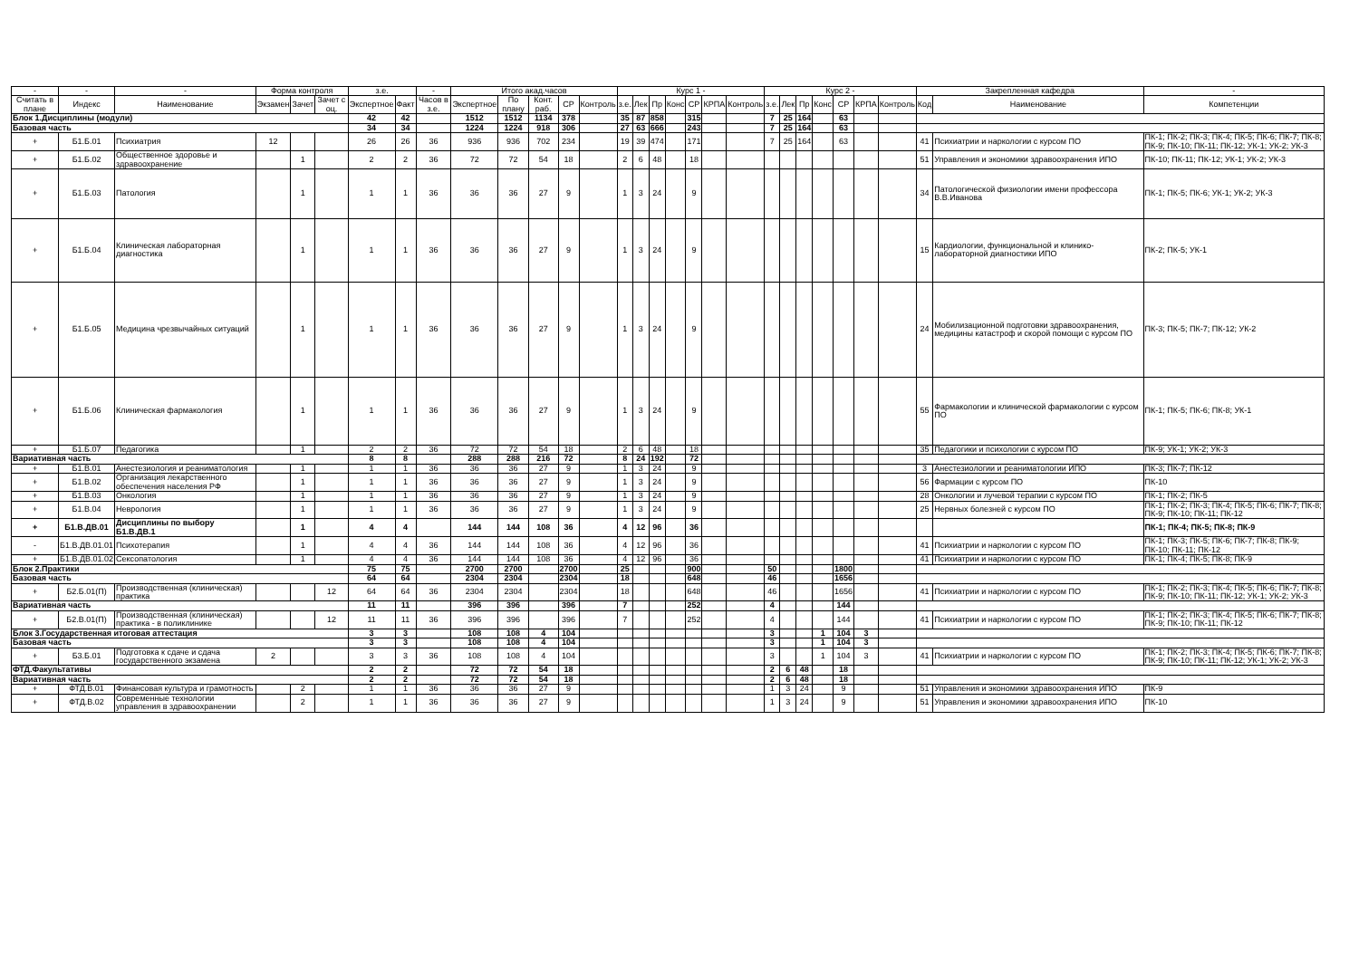| - | - | - | Форма контроля | | | з.е. | | - | Итого акад.часов | | | | | Курс 1 - | | | | | | | Курс 2 - | | | | | | | Закрепленная кафедра | | - |
| --- | --- | --- | --- | --- | --- | --- | --- | --- | --- | --- | --- | --- | --- | --- | --- | --- | --- | --- | --- | --- | --- | --- | --- | --- | --- | --- | --- | --- | --- | --- |
| Считать в плане | Индекс | Наименование | Экзамен | Зачет | Зачет с оц. | Экспертное | Факт | Часов в з.е. | Экспертное | По плану | Конт. раб. | СР | Контроль | з.е. | Лек | Пр | Конс | СР | КРПА | Контроль | з.е. | Лек | Пр | Конс | СР | КРПА | Контроль | Код | Наименование | Компетенции |
| Блок 1.Дисциплины (модули) | | | | | | 42 | 42 | | 1512 | 1512 | 1134 | 378 | | 35 | 87 | 858 | | 315 | | | 7 | 25 | 164 | | 63 | | | | | |
| Базовая часть | | | | | | 34 | 34 | | 1224 | 1224 | 918 | 306 | | 27 | 63 | 666 | | 243 | | | 7 | 25 | 164 | | 63 | | | | | |
| + | Б1.Б.01 | Психиатрия | 12 | | | 26 | 26 | 36 | 936 | 936 | 702 | 234 | | 19 | 39 | 474 | | 171 | | | 7 | 25 | 164 | | 63 | | | 41 | Психиатрии и наркологии с курсом ПО | ПК-1; ПК-2; ПК-3; ПК-4; ПК-5; ПК-6; ПК-7; ПК-8; ПК-9; ПК-10; ПК-11; ПК-12; УК-1; УК-2; УК-3 |
| + | Б1.Б.02 | Общественное здоровье и здравоохранение | | 1 | | 2 | 2 | 36 | 72 | 72 | 54 | 18 | | 2 | 6 | 48 | | 18 | | | | | | | | | | 51 | Управления и экономики здравоохранения ИПО | ПК-10; ПК-11; ПК-12; УК-1; УК-2; УК-3 |
| + | Б1.Б.03 | Патология | | 1 | | 1 | 1 | 36 | 36 | 36 | 27 | 9 | | 1 | 3 | 24 | | 9 | | | | | | | | | | 34 | Патологической физиологии имени профессора В.В.Иванова | ПК-1; ПК-5; ПК-6; УК-1; УК-2; УК-3 |
| + | Б1.Б.04 | Клиническая лабораторная диагностика | | 1 | | 1 | 1 | 36 | 36 | 36 | 27 | 9 | | 1 | 3 | 24 | | 9 | | | | | | | | | | 15 | Кардиологии, функциональной и клинико-лабораторной диагностики ИПО | ПК-2; ПК-5; УК-1 |
| + | Б1.Б.05 | Медицина чрезвычайных ситуаций | | 1 | | 1 | 1 | 36 | 36 | 36 | 27 | 9 | | 1 | 3 | 24 | | 9 | | | | | | | | | | 24 | Мобилизационной подготовки здравоохранения, медицины катастроф и скорой помощи с курсом ПО | ПК-3; ПК-5; ПК-7; ПК-12; УК-2 |
| + | Б1.Б.06 | Клиническая фармакология | | 1 | | 1 | 1 | 36 | 36 | 36 | 27 | 9 | | 1 | 3 | 24 | | 9 | | | | | | | | | | 55 | Фармакологии и клинической фармакологии с курсом ПО | ПК-1; ПК-5; ПК-6; ПК-8; УК-1 |
| + | Б1.Б.07 | Педагогика | | 1 | | 2 | 2 | 36 | 72 | 72 | 54 | 18 | | 2 | 6 | 48 | | 18 | | | | | | | | | | 35 | Педагогики и психологии с курсом ПО | ПК-9; УК-1; УК-2; УК-3 |
| Вариативная часть | | | | | | 8 | 8 | | 288 | 288 | 216 | 72 | | 8 | 24 | 192 | | 72 | | | | | | | | | | | | |
| + | Б1.В.01 | Анестезиология и реаниматология | | 1 | | 1 | 1 | 36 | 36 | 36 | 27 | 9 | | 1 | 3 | 24 | | 9 | | | | | | | | | | 3 | Анестезиологии и реаниматологии ИПО | ПК-3; ПК-7; ПК-12 |
| + | Б1.В.02 | Организация лекарственного обеспечения населения РФ | | 1 | | 1 | 1 | 36 | 36 | 36 | 27 | 9 | | 1 | 3 | 24 | | 9 | | | | | | | | | | 56 | Фармации с курсом ПО | ПК-10 |
| + | Б1.В.03 | Онкология | | 1 | | 1 | 1 | 36 | 36 | 36 | 27 | 9 | | 1 | 3 | 24 | | 9 | | | | | | | | | | 28 | Онкологии и лучевой терапии с курсом ПО | ПК-1; ПК-2; ПК-5 |
| + | Б1.В.04 | Неврология | | 1 | | 1 | 1 | 36 | 36 | 36 | 27 | 9 | | 1 | 3 | 24 | | 9 | | | | | | | | | | 25 | Нервных болезней с курсом ПО | ПК-1; ПК-2; ПК-3; ПК-4; ПК-5; ПК-6; ПК-7; ПК-8; ПК-9; ПК-10; ПК-11; ПК-12 |
| + | Б1.В.ДВ.01 | Дисциплины по выбору Б1.В.ДВ.1 | | 1 | | 4 | 4 | | 144 | 144 | 108 | 36 | | 4 | 12 | 96 | | 36 | | | | | | | | | | | | ПК-1; ПК-4; ПК-5; ПК-8; ПК-9 |
| - | Б1.В.ДВ.01.01 | Психотерапия | | 1 | | 4 | 4 | 36 | 144 | 144 | 108 | 36 | | 4 | 12 | 96 | | 36 | | | | | | | | | | 41 | Психиатрии и наркологии с курсом ПО | ПК-1; ПК-3; ПК-5; ПК-6; ПК-7; ПК-8; ПК-9; ПК-10; ПК-11; ПК-12 |
| + | Б1.В.ДВ.01.02 | Сексопатология | | 1 | | 4 | 4 | 36 | 144 | 144 | 108 | 36 | | 4 | 12 | 96 | | 36 | | | | | | | | | | 41 | Психиатрии и наркологии с курсом ПО | ПК-1; ПК-4; ПК-5; ПК-8; ПК-9 |
| Блок 2.Практики | | | | | | 75 | 75 | | 2700 | 2700 | | 2700 | | 25 | | | | 900 | | | 50 | | | | 1800 | | | | | |
| Базовая часть | | | | | | 64 | 64 | | 2304 | 2304 | | 2304 | | 18 | | | | 648 | | | 46 | | | | 1656 | | | | | |
| + | Б2.Б.01(П) | Производственная (клиническая) практика | | | 12 | 64 | 64 | 36 | 2304 | 2304 | | 2304 | | 18 | | | | 648 | | | 46 | | | | 1656 | | | 41 | Психиатрии и наркологии с курсом ПО | ПК-1; ПК-2; ПК-3; ПК-4; ПК-5; ПК-6; ПК-7; ПК-8; ПК-9; ПК-10; ПК-11; ПК-12; УК-1; УК-2; УК-3 |
| Вариативная часть | | | | | | 11 | 11 | | 396 | 396 | | 396 | | 7 | | | | 252 | | | 4 | | | | 144 | | | | | |
| + | Б2.В.01(П) | Производственная (клиническая) практика - в поликлинике | | | 12 | 11 | 11 | 36 | 396 | 396 | | 396 | | 7 | | | | 252 | | | 4 | | | | 144 | | | 41 | Психиатрии и наркологии с курсом ПО | ПК-1; ПК-2; ПК-3; ПК-4; ПК-5; ПК-6; ПК-7; ПК-8; ПК-9; ПК-10; ПК-11; ПК-12 |
| Блок 3.Государственная итоговая аттестация | | | | | | 3 | 3 | | 108 | 108 | 4 | 104 | | | | | | | | | 3 | | | 1 | 104 | 3 | | | | |
| Базовая часть | | | | | | 3 | 3 | | 108 | 108 | 4 | 104 | | | | | | | | | 3 | | | 1 | 104 | 3 | | | | |
| + | Б3.Б.01 | Подготовка к сдаче и сдача государственного экзамена | 2 | | | 3 | 3 | 36 | 108 | 108 | 4 | 104 | | | | | | | | | 3 | | | 1 | 104 | 3 | | 41 | Психиатрии и наркологии с курсом ПО | ПК-1; ПК-2; ПК-3; ПК-4; ПК-5; ПК-6; ПК-7; ПК-8; ПК-9; ПК-10; ПК-11; ПК-12; УК-1; УК-2; УК-3 |
| ФТД.Факультативы | | | | | | 2 | 2 | | 72 | 72 | 54 | 18 | | | | | | | | | 2 | 6 | 48 | | 18 | | | | | |
| Вариативная часть | | | | | | 2 | 2 | | 72 | 72 | 54 | 18 | | | | | | | | | 2 | 6 | 48 | | 18 | | | | | |
| + | ФТД.В.01 | Финансовая культура и грамотность | | 2 | | 1 | 1 | 36 | 36 | 36 | 27 | 9 | | | | | | | | | 1 | 3 | 24 | | 9 | | | 51 | Управления и экономики здравоохранения ИПО | ПК-9 |
| + | ФТД.В.02 | Современные технологии управления в здравоохранении | | 2 | | 1 | 1 | 36 | 36 | 36 | 27 | 9 | | | | | | | | | 1 | 3 | 24 | | 9 | | | 51 | Управления и экономики здравоохранения ИПО | ПК-10 |